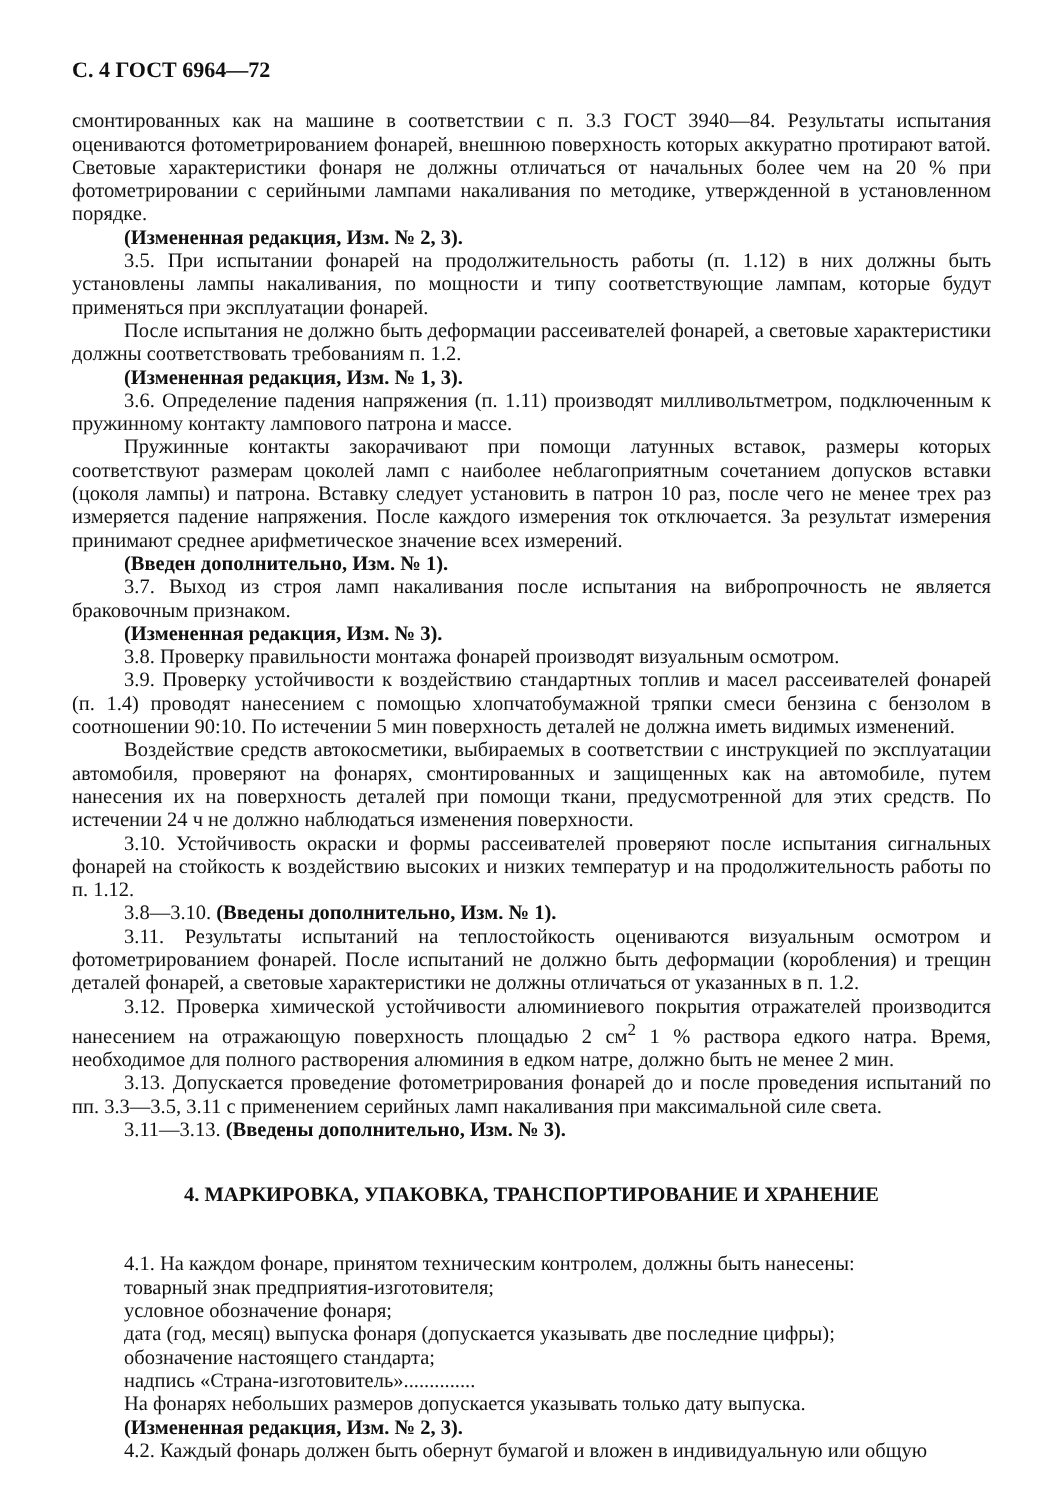С. 4 ГОСТ 6964—72
смонтированных как на машине в соответствии с п. 3.3 ГОСТ 3940—84. Результаты испытания оцениваются фотометрированием фонарей, внешнюю поверхность которых аккуратно протирают ватой. Световые характеристики фонаря не должны отличаться от начальных более чем на 20 % при фотометрировании с серийными лампами накаливания по методике, утвержденной в установленном порядке.
(Измененная редакция, Изм. № 2, 3).
3.5. При испытании фонарей на продолжительность работы (п. 1.12) в них должны быть установлены лампы накаливания, по мощности и типу соответствующие лампам, которые будут применяться при эксплуатации фонарей.
После испытания не должно быть деформации рассеивателей фонарей, а световые характеристики должны соответствовать требованиям п. 1.2.
(Измененная редакция, Изм. № 1, 3).
3.6. Определение падения напряжения (п. 1.11) производят милливольтметром, подключенным к пружинному контакту лампового патрона и массе.
Пружинные контакты закорачивают при помощи латунных вставок, размеры которых соответствуют размерам цоколей ламп с наиболее неблагоприятным сочетанием допусков вставки (цоколя лампы) и патрона. Вставку следует установить в патрон 10 раз, после чего не менее трех раз измеряется падение напряжения. После каждого измерения ток отключается. За результат измерения принимают среднее арифметическое значение всех измерений.
(Введен дополнительно, Изм. № 1).
3.7. Выход из строя ламп накаливания после испытания на вибропрочность не является браковочным признаком.
(Измененная редакция, Изм. № 3).
3.8. Проверку правильности монтажа фонарей производят визуальным осмотром.
3.9. Проверку устойчивости к воздействию стандартных топлив и масел рассеивателей фонарей (п. 1.4) проводят нанесением с помощью хлопчатобумажной тряпки смеси бензина с бензолом в соотношении 90:10. По истечении 5 мин поверхность деталей не должна иметь видимых изменений.
Воздействие средств автокосметики, выбираемых в соответствии с инструкцией по эксплуатации автомобиля, проверяют на фонарях, смонтированных и защищенных как на автомобиле, путем нанесения их на поверхность деталей при помощи ткани, предусмотренной для этих средств. По истечении 24 ч не должно наблюдаться изменения поверхности.
3.10. Устойчивость окраски и формы рассеивателей проверяют после испытания сигнальных фонарей на стойкость к воздействию высоких и низких температур и на продолжительность работы по п. 1.12.
3.8—3.10. (Введены дополнительно, Изм. № 1).
3.11. Результаты испытаний на теплостойкость оцениваются визуальным осмотром и фотометрированием фонарей. После испытаний не должно быть деформации (коробления) и трещин деталей фонарей, а световые характеристики не должны отличаться от указанных в п. 1.2.
3.12. Проверка химической устойчивости алюминиевого покрытия отражателей производится нанесением на отражающую поверхность площадью 2 см<sup>2</sup> 1 % раствора едкого натра. Время, необходимое для полного растворения алюминия в едком натре, должно быть не менее 2 мин.
3.13. Допускается проведение фотометрирования фонарей до и после проведения испытаний по пп. 3.3—3.5, 3.11 с применением серийных ламп накаливания при максимальной силе света.
3.11—3.13. (Введены дополнительно, Изм. № 3).
4. МАРКИРОВКА, УПАКОВКА, ТРАНСПОРТИРОВАНИЕ И ХРАНЕНИЕ
4.1. На каждом фонаре, принятом техническим контролем, должны быть нанесены:
товарный знак предприятия-изготовителя;
условное обозначение фонаря;
дата (год, месяц) выпуска фонаря (допускается указывать две последние цифры);
обозначение настоящего стандарта;
надпись «Страна-изготовитель»..............
На фонарях небольших размеров допускается указывать только дату выпуска.
(Измененная редакция, Изм. № 2, 3).
4.2. Каждый фонарь должен быть обернут бумагой и вложен в индивидуальную или общую